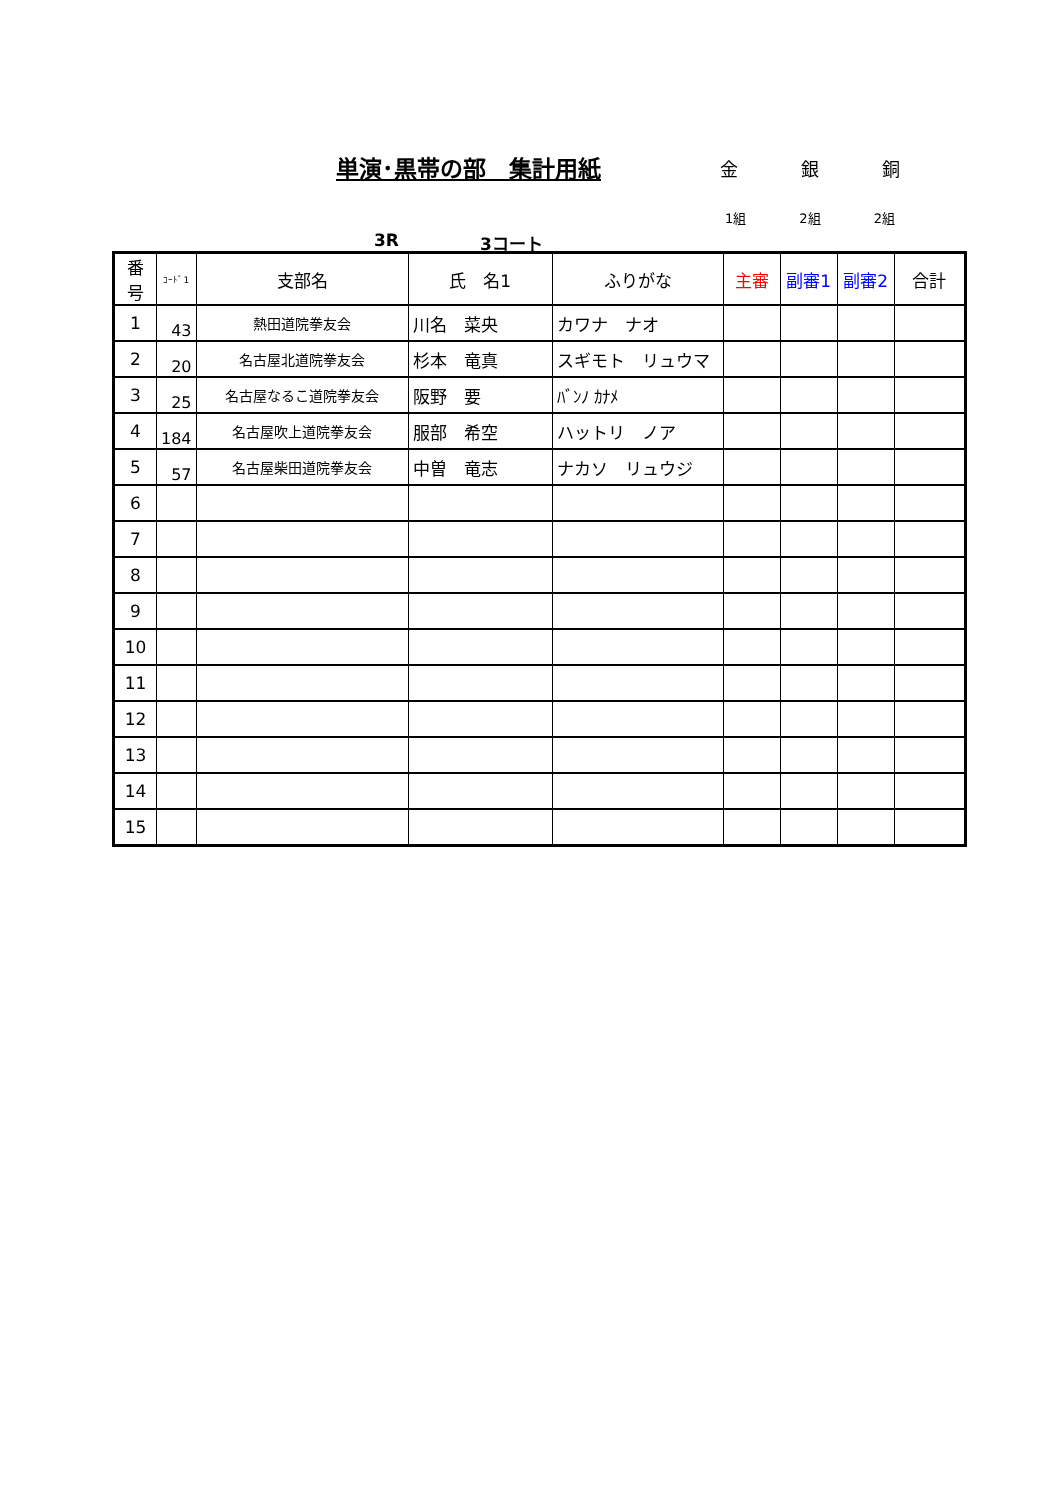単演･黒帯の部　集計用紙 金 銀 銅
1組 2組 2組
3R 3コート
| 番号 | ｺｰﾄﾞ1 | 支部名 | 氏 名1 | ふりがな | 主審 | 副審1 | 副審2 | 合計 |
| --- | --- | --- | --- | --- | --- | --- | --- | --- |
| 1 | 43 | 熱田道院拳友会 | 川名 菜央 | カワナ ナオ | | | | |
| 2 | 20 | 名古屋北道院拳友会 | 杉本 竜真 | スギモト リュウマ | | | | |
| 3 | 25 | 名古屋なるこ道院拳友会 | 阪野 要 | ﾊﾞﾝﾉ ｶﾅﾒ | | | | |
| 4 | 184 | 名古屋吹上道院拳友会 | 服部 希空 | ハットリ ノア | | | | |
| 5 | 57 | 名古屋柴田道院拳友会 | 中曽 竜志 | ナカソ リュウジ | | | | |
| 6 | | | | | | | | |
| 7 | | | | | | | | |
| 8 | | | | | | | | |
| 9 | | | | | | | | |
| 10 | | | | | | | | |
| 11 | | | | | | | | |
| 12 | | | | | | | | |
| 13 | | | | | | | | |
| 14 | | | | | | | | |
| 15 | | | | | | | | |